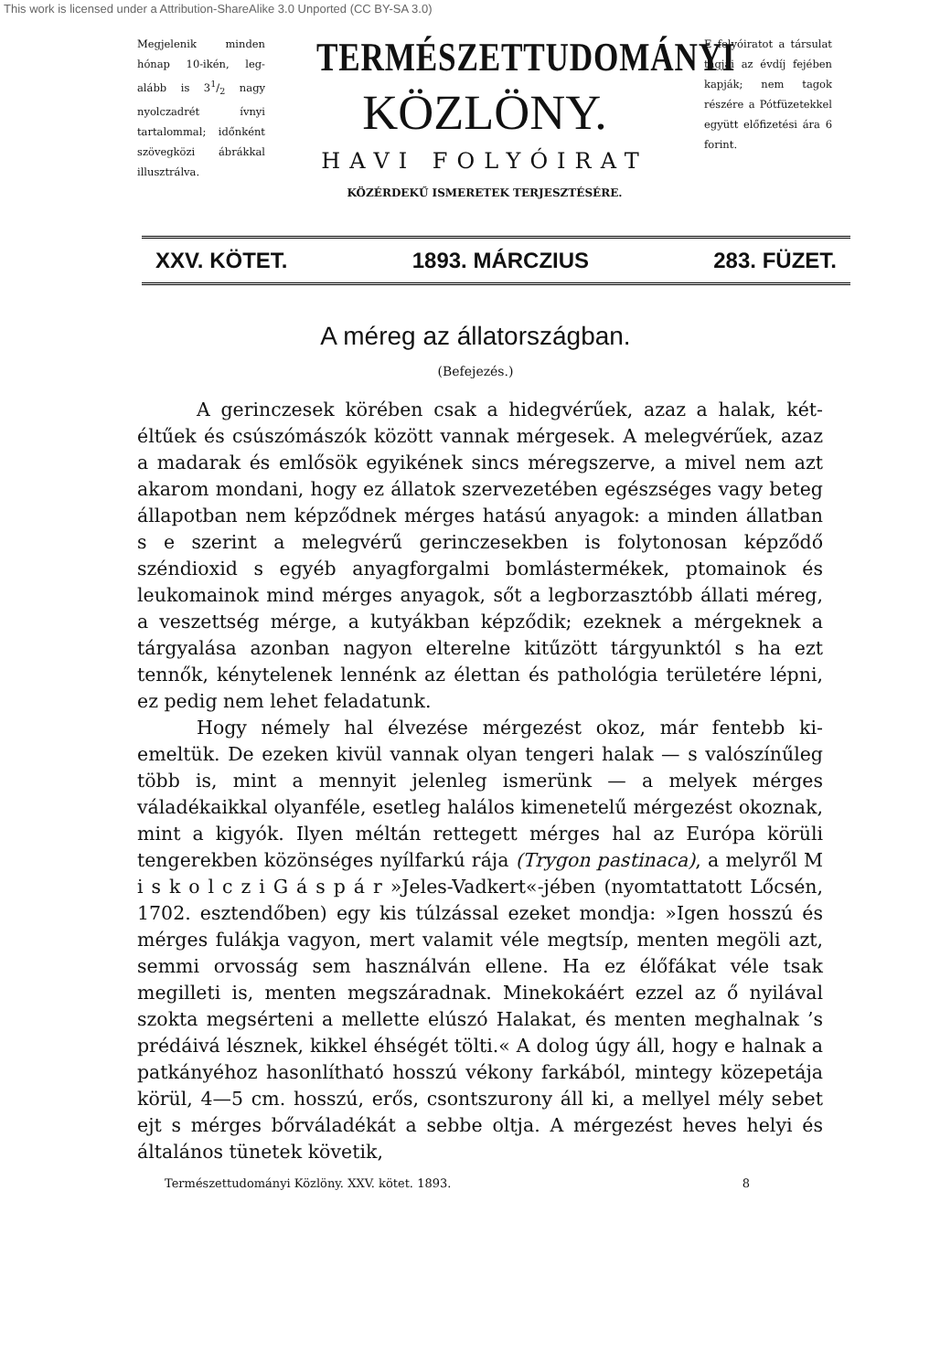This work is licensed under a Attribution-ShareAlike 3.0 Unported (CC BY-SA 3.0)
Megjelenik minden hónap 10-ikén, leg­alább is 31/2 nagy nyolczadrét ívnyi tartalommal; időn­ként szövegközi áb­rákkal illusztrálva.
TERMÉSZETTUDOMÁNYI
KÖZLÖNY.
HAVI FOLYÓIRAT
KÖZÉRDEKŰ ISMERETEK TERJESZTÉSÉRE.
E folyóiratot a társulat tagjai az évdíj fejében kap­ják; nem tagok részére a Pótfüze­tekkel együtt elő­fizetési ára 6 forint.
XXV. KÖTET. 1893. MÁRCZIUS 283. FÜZET.
A méreg az állatországban.
(Befejezés.)
A gerinczesek körében csak a hidegvérűek, azaz a halak, két­éltűek és csúszómászók között vannak mérgesek. A melegvérűek, azaz a madarak és emlősök egyikének sincs méregszerve, a mivel nem azt akarom mondani, hogy ez állatok szervezetében egészséges vagy beteg állapotban nem képződnek mérges hatású anyagok: a minden állatban s e szerint a melegvérű gerinczesekben is folytono­san képződő széndioxid s egyéb anyagforgalmi bomlástermékek, ptomainok és leukomainok mind mérges anyagok, sőt a legborzasz­tóbb állati méreg, a veszettség mérge, a kutyákban képződik; ezek­nek a mérgeknek a tárgyalása azonban nagyon elterelne kitűzött tárgyunktól s ha ezt tennők, kénytelenek lennénk az élettan és pathológia területére lépni, ez pedig nem lehet feladatunk.
Hogy némely hal élvezése mérgezést okoz, már fentebb ki­emeltük. De ezeken kivül vannak olyan tengeri halak — s valószínű­leg több is, mint a mennyit jelenleg ismerünk — a melyek mérges váladékaikkal olyanféle, esetleg halálos kimenetelű mérgezést okoz­nak, mint a kigyók. Ilyen méltán rettegett mérges hal az Európa körüli tengerekben közönséges nyílfarkú rája (Trygon pastinaca), a melyről M i s k o l c z i G á s p á r »Jeles-Vadkert«-jében (nyomtatta­tott Lőcsén, 1702. esztendőben) egy kis túlzással ezeket mondja: »Igen hosszú és mérges fulákja vagyon, mert valamit véle meg­tsíp, menten megöli azt, semmi orvosság sem használván ellene. Ha ez élőfákat véle tsak megilleti is, menten megszáradnak. Minek­okáért ezzel az ő nyilával szokta megsérteni a mellette elúszó Hala­kat, és menten meghalnak ’s prédáivá lésznek, kikkel éhségét tölti.« A dolog úgy áll, hogy e halnak a patkányéhoz hasonlítható hosszú vékony farkából, mintegy közepetája körül, 4—5 cm. hosszú, erős, csontszurony áll ki, a mellyel mély sebet ejt s mérges bőrváladékát a sebbe oltja. A mérgezést heves helyi és általános tünetek követik,
Természettudományi Közlöny. XXV. kötet. 1893. 8